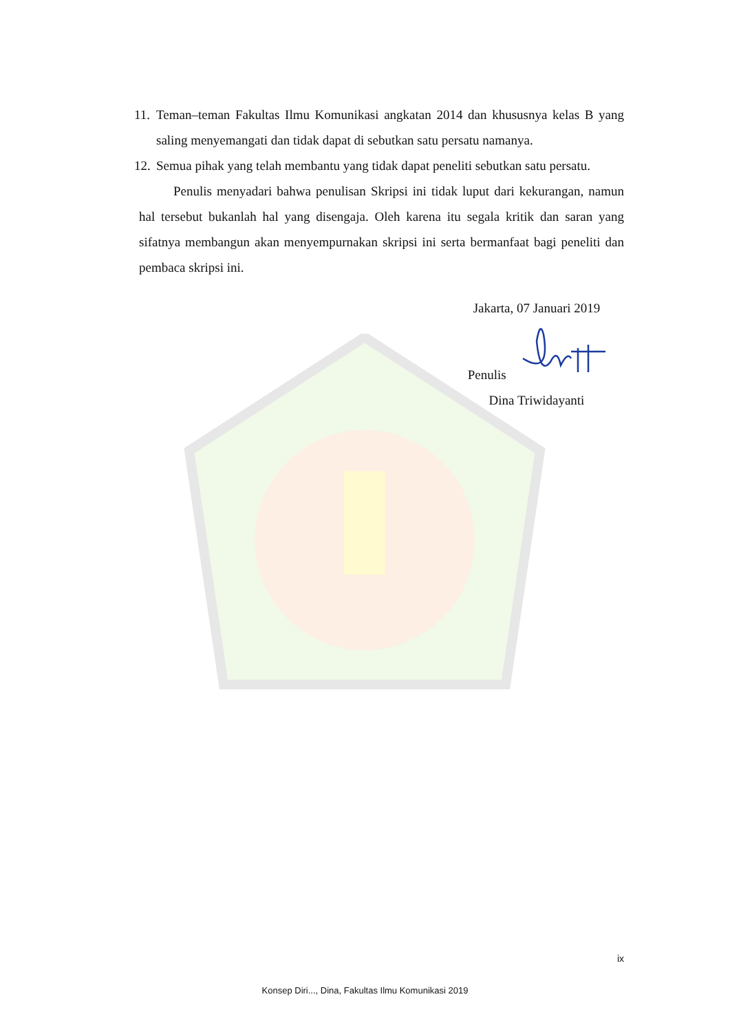11. Teman–teman Fakultas Ilmu Komunikasi angkatan 2014 dan khususnya kelas B yang saling menyemangati dan tidak dapat di sebutkan satu persatu namanya.
12. Semua pihak yang telah membantu yang tidak dapat peneliti sebutkan satu persatu.
Penulis menyadari bahwa penulisan Skripsi ini tidak luput dari kekurangan, namun hal tersebut bukanlah hal yang disengaja. Oleh karena itu segala kritik dan saran yang sifatnya membangun akan menyempurnakan skripsi ini serta bermanfaat bagi peneliti dan pembaca skripsi ini.
Jakarta, 07 Januari 2019
Penulis
Dina Triwidayanti
ix
Konsep Diri..., Dina, Fakultas Ilmu Komunikasi 2019